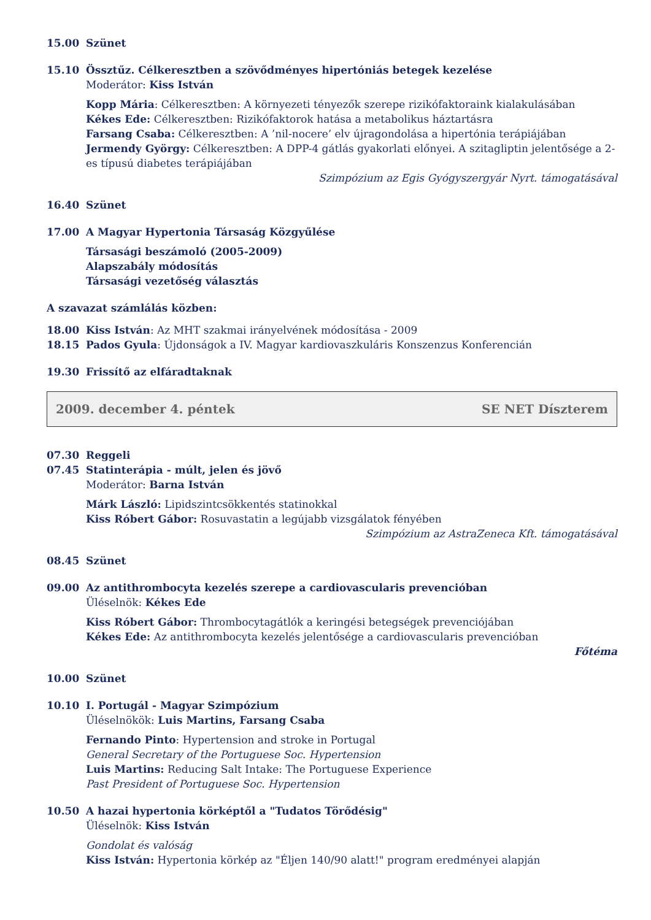15.00 Szünet
15.10 Össztűz. Célkeresztben a szövődményes hipertóniás betegek kezelése
Moderátor: Kiss István
Kopp Mária: Célkeresztben: A környezeti tényezők szerepe rizikófaktoraink kialakulásában
Kékes Ede: Célkeresztben: Rizikófaktorok hatása a metabolikus háztartásra
Farsang Csaba: Célkeresztben: A ’nil-nocere’ elv újragondolása a hipertónia terápiájában
Jermendy György: Célkeresztben: A DPP-4 gátlás gyakorlati előnyei. A szitagliptin jelentősége a 2-es típusú diabetes terápiájában
Szimpózium az Egis Gyógyszergyár Nyrt. támogatásával
16.40 Szünet
17.00 A Magyar Hypertonia Társaság Közgyűlése
Társasági beszámoló (2005-2009)
Alapszabály módosítás
Társasági vezetőség választás
A szavazat számlálás közben:
18.00 Kiss István: Az MHT szakmai irányelvének módosítása - 2009
18.15 Pados Gyula: Újdonságok a IV. Magyar kardiovaszkuláris Konszenzus Konferencián
19.30 Frissítő az elfáradtaknak
2009. december 4. péntek SE NET Díszterem
07.30 Reggeli
07.45 Statinterápia - múlt, jelen és jövő
Moderátor: Barna István
Márk László: Lipidszintcsökkentés statinokkal
Kiss Róbert Gábor: Rosuvastatin a legújabb vizsgálatok fényében
Szimpózium az AstraZeneca Kft. támogatásával
08.45 Szünet
09.00 Az antithrombocyta kezelés szerepe a cardiovascularis prevencióban
Üléselnök: Kékes Ede
Kiss Róbert Gábor: Thrombocytagátlók a keringési betegségek prevenciójában
Kékes Ede: Az antithrombocyta kezelés jelentősége a cardiovascularis prevencióban
Főtéma
10.00 Szünet
10.10 I. Portugál - Magyar Szimpózium
Üléselnökök: Luis Martins, Farsang Csaba
Fernando Pinto: Hypertension and stroke in Portugal
General Secretary of the Portuguese Soc. Hypertension
Luis Martins: Reducing Salt Intake: The Portuguese Experience
Past President of Portuguese Soc. Hypertension
10.50 A hazai hypertonia körképtől a "Tudatos Törődésig"
Üléselnök: Kiss István
Gondolat és valóság
Kiss István: Hypertonia körkép az "Éljen 140/90 alatt!" program eredményei alapján